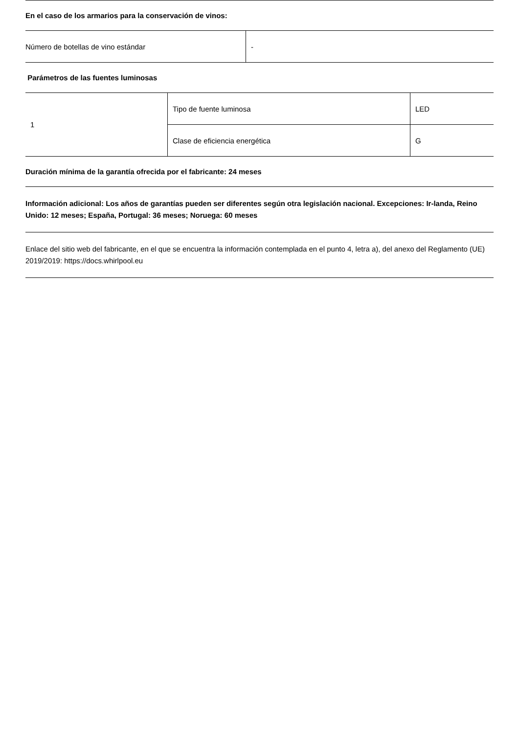En el caso de los armarios para la conservación de vinos:
| Número de botellas de vino estándar | - |
Parámetros de las fuentes luminosas
| 1 | Tipo de fuente luminosa | LED |
| | Clase de eficiencia energética | G |
Duración mínima de la garantía ofrecida por el fabricante: 24 meses
Información adicional: Los años de garantías pueden ser diferentes según otra legislación nacional. Excepciones: Ir-landa, Reino Unido: 12 meses; España, Portugal: 36 meses; Noruega: 60 meses
Enlace del sitio web del fabricante, en el que se encuentra la información contemplada en el punto 4, letra a), del anexo del Reglamento (UE) 2019/2019: https://docs.whirlpool.eu